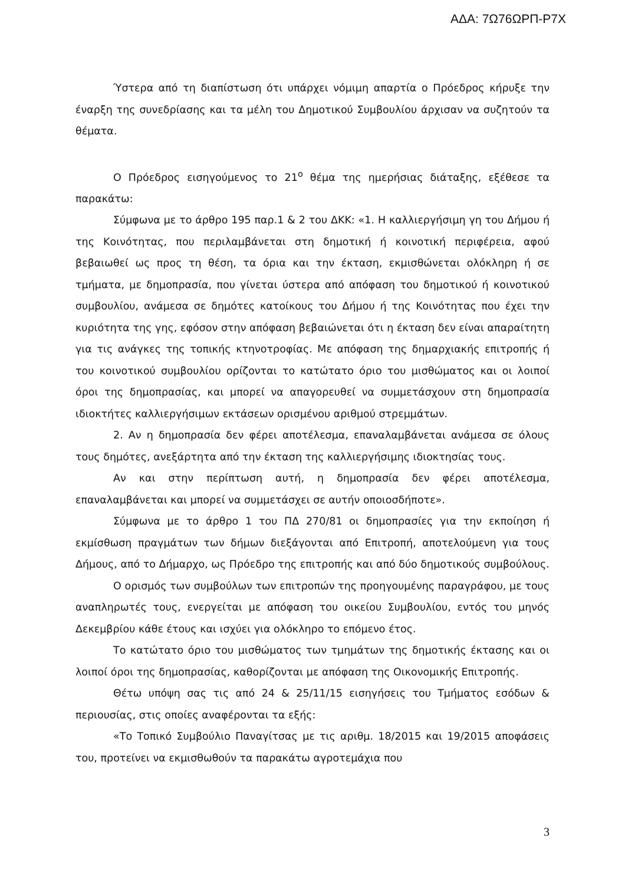ΑΔΑ: 7Ω76ΩΡΠ-Ρ7Χ
Ύστερα από τη διαπίστωση ότι υπάρχει νόμιμη απαρτία ο Πρόεδρος κήρυξε την έναρξη της συνεδρίασης και τα μέλη του Δημοτικού Συμβουλίου άρχισαν να συζητούν τα θέματα.
Ο Πρόεδρος εισηγούμενος το 21<sup>ο</sup> θέμα της ημερήσιας διάταξης, εξέθεσε τα παρακάτω:
Σύμφωνα με το άρθρο 195 παρ.1 & 2 του ΔΚΚ: «1. Η καλλιεργήσιμη γη του Δήμου ή της Κοινότητας, που περιλαμβάνεται στη δημοτική ή κοινοτική περιφέρεια, αφού βεβαιωθεί ως προς τη θέση, τα όρια και την έκταση, εκμισθώνεται ολόκληρη ή σε τμήματα, με δημοπρασία, που γίνεται ύστερα από απόφαση του δημοτικού ή κοινοτικού συμβουλίου, ανάμεσα σε δημότες κατοίκους του Δήμου ή της Κοινότητας που έχει την κυριότητα της γης, εφόσον στην απόφαση βεβαιώνεται ότι η έκταση δεν είναι απαραίτητη για τις ανάγκες της τοπικής κτηνοτροφίας. Με απόφαση της δημαρχιακής επιτροπής ή του κοινοτικού συμβουλίου ορίζονται το κατώτατο όριο του μισθώματος και οι λοιποί όροι της δημοπρασίας, και μπορεί να απαγορευθεί να συμμετάσχουν στη δημοπρασία ιδιοκτήτες καλλιεργήσιμων εκτάσεων ορισμένου αριθμού στρεμμάτων.
2. Αν η δημοπρασία δεν φέρει αποτέλεσμα, επαναλαμβάνεται ανάμεσα σε όλους τους δημότες, ανεξάρτητα από την έκταση της καλλιεργήσιμης ιδιοκτησίας τους.
Αν και στην περίπτωση αυτή, η δημοπρασία δεν φέρει αποτέλεσμα, επαναλαμβάνεται και μπορεί να συμμετάσχει σε αυτήν οποιοσδήποτε».
Σύμφωνα με το άρθρο 1 του ΠΔ 270/81 οι δημοπρασίες για την εκποίηση ή εκμίσθωση πραγμάτων των δήμων διεξάγονται από Επιτροπή, αποτελούμενη για τους Δήμους, από το Δήμαρχο, ως Πρόεδρο της επιτροπής και από δύο δημοτικούς συμβούλους.
Ο ορισμός των συμβούλων των επιτροπών της προηγουμένης παραγράφου, με τους αναπληρωτές τους, ενεργείται με απόφαση του οικείου Συμβουλίου, εντός του μηνός Δεκεμβρίου κάθε έτους και ισχύει για ολόκληρο το επόμενο έτος.
Το κατώτατο όριο του μισθώματος των τμημάτων της δημοτικής έκτασης και οι λοιποί όροι της δημοπρασίας, καθορίζονται με απόφαση της Οικονομικής Επιτροπής.
Θέτω υπόψη σας τις από 24 & 25/11/15 εισηγήσεις του Τμήματος εσόδων & περιουσίας, στις οποίες αναφέρονται τα εξής:
«Το Τοπικό Συμβούλιο Παναγίτσας με τις αριθμ. 18/2015 και 19/2015 αποφάσεις του, προτείνει να εκμισθωθούν τα παρακάτω αγροτεμάχια που
3